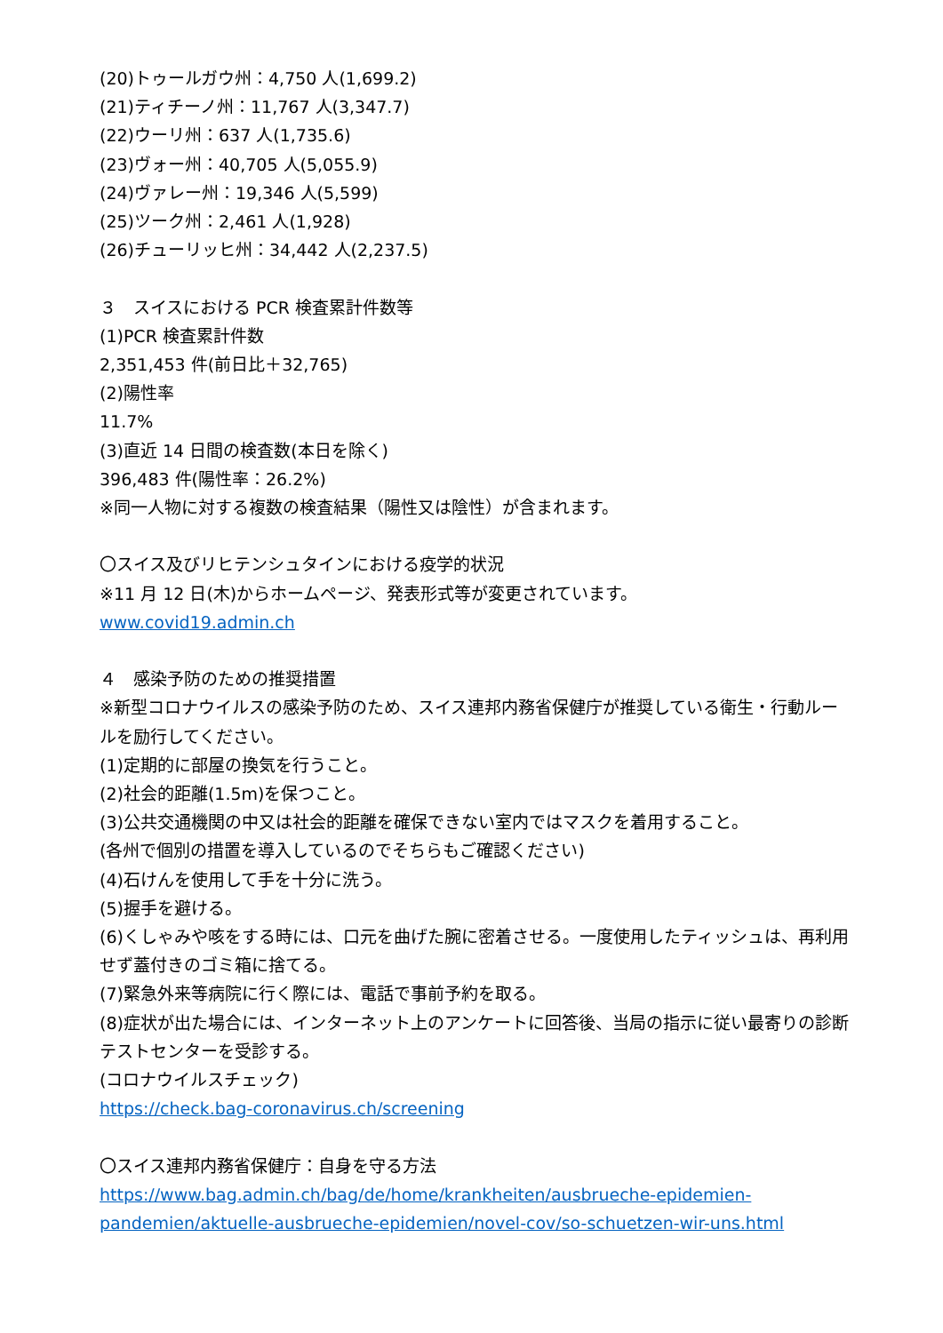(20)トゥールガウ州：4,750 人(1,699.2)
(21)ティチーノ州：11,767 人(3,347.7)
(22)ウーリ州：637 人(1,735.6)
(23)ヴォー州：40,705 人(5,055.9)
(24)ヴァレー州：19,346 人(5,599)
(25)ツーク州：2,461 人(1,928)
(26)チューリッヒ州：34,442 人(2,237.5)
３　スイスにおける PCR 検査累計件数等
(1)PCR 検査累計件数
2,351,453 件(前日比＋32,765)
(2)陽性率
11.7%
(3)直近 14 日間の検査数(本日を除く)
396,483 件(陽性率：26.2%)
※同一人物に対する複数の検査結果（陽性又は陰性）が含まれます。
〇スイス及びリヒテンシュタインにおける疫学的状況
※11 月 12 日(木)からホームページ、発表形式等が変更されています。
www.covid19.admin.ch
４　感染予防のための推奨措置
※新型コロナウイルスの感染予防のため、スイス連邦内務省保健庁が推奨している衛生・行動ルールを励行してください。
(1)定期的に部屋の換気を行うこと。
(2)社会的距離(1.5m)を保つこと。
(3)公共交通機関の中又は社会的距離を確保できない室内ではマスクを着用すること。
(各州で個別の措置を導入しているのでそちらもご確認ください)
(4)石けんを使用して手を十分に洗う。
(5)握手を避ける。
(6)くしゃみや咳をする時には、口元を曲げた腕に密着させる。一度使用したティッシュは、再利用せず蓋付きのゴミ箱に捨てる。
(7)緊急外来等病院に行く際には、電話で事前予約を取る。
(8)症状が出た場合には、インターネット上のアンケートに回答後、当局の指示に従い最寄りの診断テストセンターを受診する。
(コロナウイルスチェック)
https://check.bag-coronavirus.ch/screening
〇スイス連邦内務省保健庁：自身を守る方法
https://www.bag.admin.ch/bag/de/home/krankheiten/ausbrueche-epidemien-pandemien/aktuelle-ausbrueche-epidemien/novel-cov/so-schuetzen-wir-uns.html